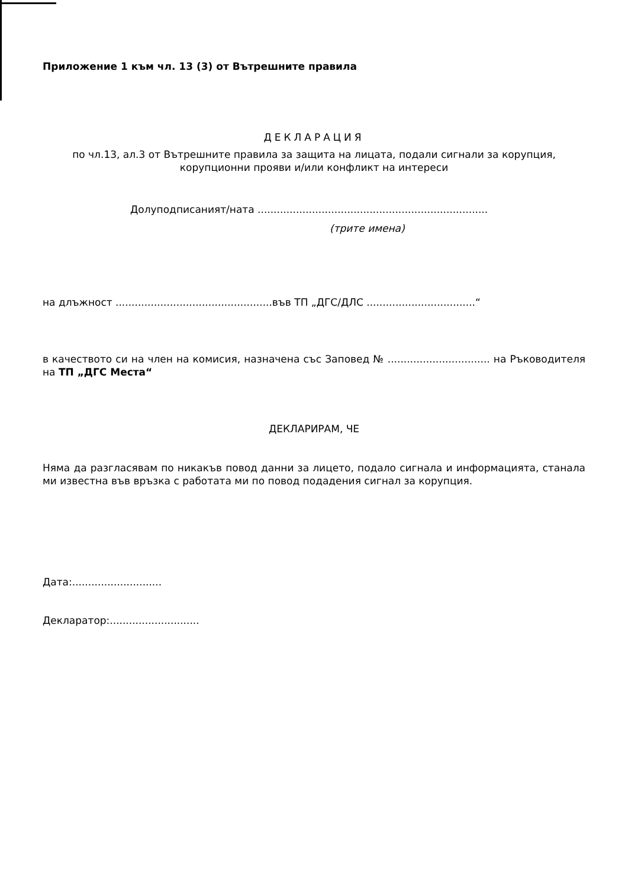Приложение 1 към чл. 13 (3) от Вътрешните правила
ДЕКЛАРАЦИЯ
по чл.13, ал.3 от Вътрешните правила за защита на лицата, подали сигнали за корупция,
корупционни прояви и/или конфликт на интереси
Долуподписаният/ната ........................................................................
(трите имена)
на длъжност .................................................във ТП „ДГС/ДЛС ..................................“
в качеството си на член на комисия, назначена със Заповед № ................................ на Ръководителя на ТП „ДГС Места“
ДЕКЛАРИРАМ, ЧЕ
Няма да разгласявам по никакъв повод данни за лицето, подало сигнала и информацията, станала ми известна във връзка с работата ми по повод подадения сигнал за корупция.
Дата:............................
Декларатор:............................